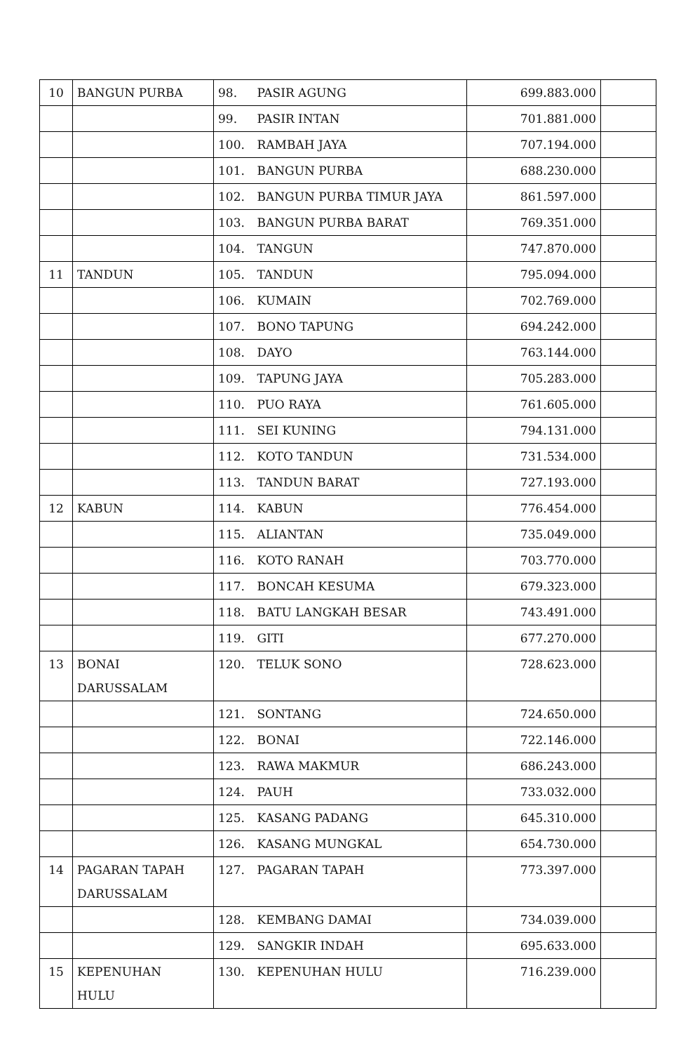| 10 | BANGUN PURBA | 98. PASIR AGUNG | 699.883.000 | |
| | | 99. PASIR INTAN | 701.881.000 | |
| | | 100. RAMBAH JAYA | 707.194.000 | |
| | | 101. BANGUN PURBA | 688.230.000 | |
| | | 102. BANGUN PURBA TIMUR JAYA | 861.597.000 | |
| | | 103. BANGUN PURBA BARAT | 769.351.000 | |
| | | 104. TANGUN | 747.870.000 | |
| 11 | TANDUN | 105. TANDUN | 795.094.000 | |
| | | 106. KUMAIN | 702.769.000 | |
| | | 107. BONO TAPUNG | 694.242.000 | |
| | | 108. DAYO | 763.144.000 | |
| | | 109. TAPUNG JAYA | 705.283.000 | |
| | | 110. PUO RAYA | 761.605.000 | |
| | | 111. SEI KUNING | 794.131.000 | |
| | | 112. KOTO TANDUN | 731.534.000 | |
| | | 113. TANDUN BARAT | 727.193.000 | |
| 12 | KABUN | 114. KABUN | 776.454.000 | |
| | | 115. ALIANTAN | 735.049.000 | |
| | | 116. KOTO RANAH | 703.770.000 | |
| | | 117. BONCAH KESUMA | 679.323.000 | |
| | | 118. BATU LANGKAH BESAR | 743.491.000 | |
| | | 119. GITI | 677.270.000 | |
| 13 | BONAI DARUSSALAM | 120. TELUK SONO | 728.623.000 | |
| | | 121. SONTANG | 724.650.000 | |
| | | 122. BONAI | 722.146.000 | |
| | | 123. RAWA MAKMUR | 686.243.000 | |
| | | 124. PAUH | 733.032.000 | |
| | | 125. KASANG PADANG | 645.310.000 | |
| | | 126. KASANG MUNGKAL | 654.730.000 | |
| 14 | PAGARAN TAPAH DARUSSALAM | 127. PAGARAN TAPAH | 773.397.000 | |
| | | 128. KEMBANG DAMAI | 734.039.000 | |
| | | 129. SANGKIR INDAH | 695.633.000 | |
| 15 | KEPENUHAN HULU | 130. KEPENUHAN HULU | 716.239.000 | |